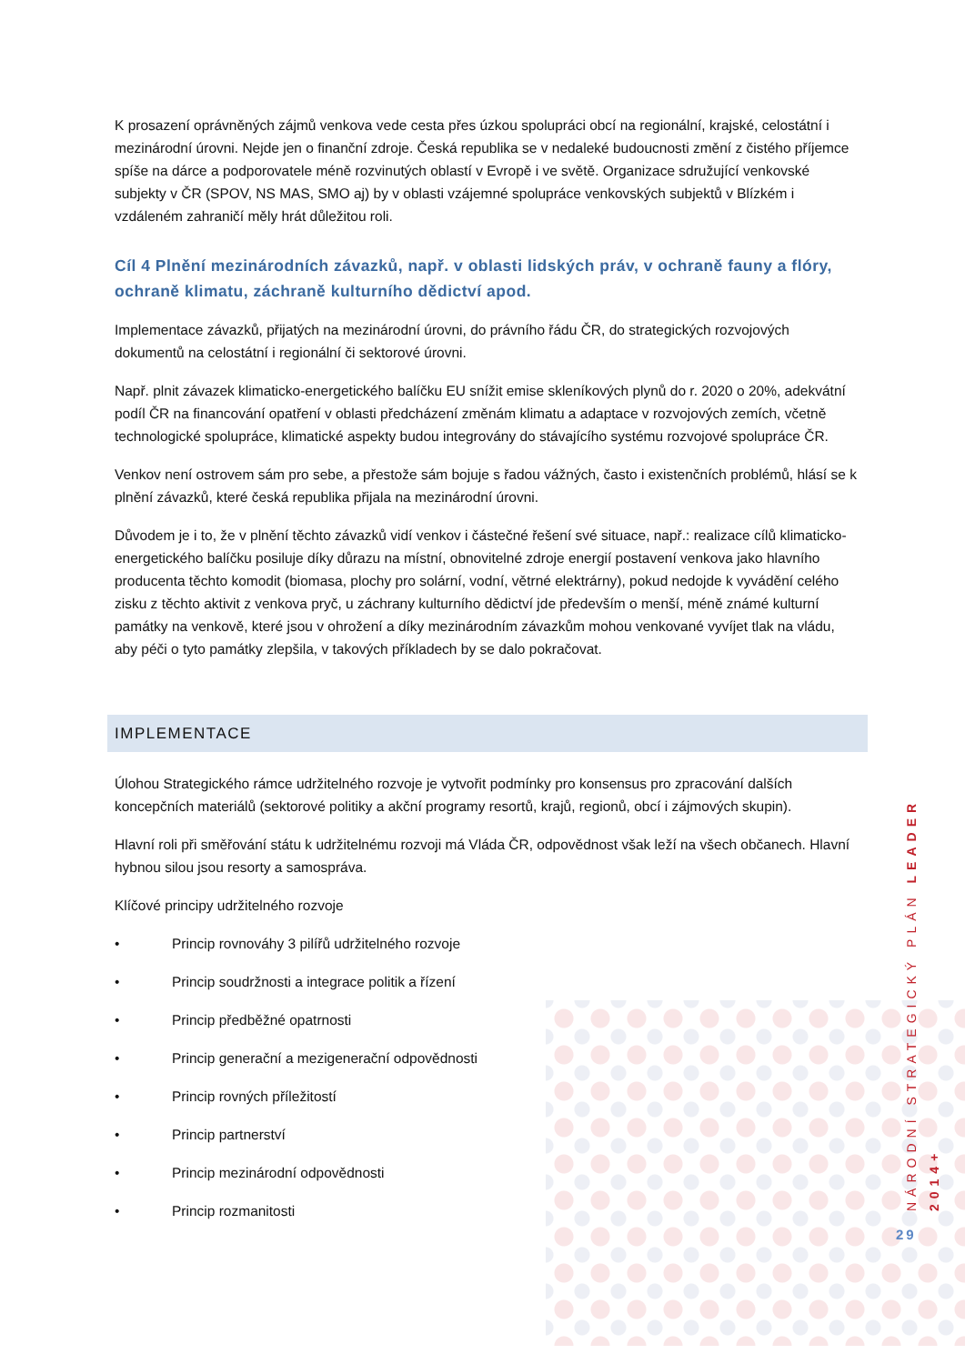K prosazení oprávněných zájmů venkova vede cesta přes úzkou spolupráci obcí na regionální, krajské, celostátní i mezinárodní úrovni. Nejde jen o finanční zdroje. Česká republika se v nedaleké budoucnosti změní z čistého příjemce spíše na dárce a podporovatele méně rozvinutých oblastí v Evropě i ve světě. Organizace sdružující venkovské subjekty v ČR (SPOV, NS MAS, SMO aj) by v oblasti vzájemné spolupráce venkovských subjektů v Blízkém i vzdáleném zahraničí měly hrát důležitou roli.
Cíl 4 Plnění mezinárodních závazků, např. v oblasti lidských práv, v ochraně fauny a flóry, ochraně klimatu, záchraně kulturního dědictví apod.
Implementace závazků, přijatých na mezinárodní úrovni, do právního řádu ČR, do strategických rozvojových dokumentů na celostátní i regionální či sektorové úrovni.
Např. plnit závazek klimaticko-energetického balíčku EU snížit emise skleníkových plynů do r. 2020 o 20%, adekvátní podíl ČR na financování opatření v oblasti předcházení změnám klimatu a adaptace v rozvojových zemích, včetně technologické spolupráce, klimatické aspekty budou integrovány do stávajícího systému rozvojové spolupráce ČR.
Venkov není ostrovem sám pro sebe, a přestože sám bojuje s řadou vážných, často i existenčních problémů, hlásí se k plnění závazků, které česká republika přijala na mezinárodní úrovni.
Důvodem je i to, že v plnění těchto závazků vidí venkov i částečné řešení své situace, např.: realizace cílů klimaticko-energetického balíčku posiluje díky důrazu na místní, obnovitelné zdroje energií postavení venkova jako hlavního producenta těchto komodit (biomasa, plochy pro solární, vodní, větrné elektrárny), pokud nedojde k vyvádění celého zisku z těchto aktivit z venkova pryč, u záchrany kulturního dědictví jde především o menší, méně známé kulturní památky na venkově, které jsou v ohrožení a díky mezinárodním závazkům mohou venkované vyvíjet tlak na vládu, aby péči o tyto památky zlepšila, v takových příkladech by se dalo pokračovat.
IMPLEMENTACE
Úlohou Strategického rámce udržitelného rozvoje je vytvořit podmínky pro konsensus pro zpracování dalších koncepčních materiálů (sektorové politiky a akční programy resortů, krajů, regionů, obcí i zájmových skupin).
Hlavní roli při směřování státu k udržitelnému rozvoji má Vláda ČR, odpovědnost však leží na všech občanech. Hlavní hybnou silou jsou resorty a samospráva.
Klíčové principy udržitelného rozvoje
• Princip rovnováhy 3 pilířů udržitelného rozvoje
• Princip soudržnosti a integrace politik a řízení
• Princip předběžné opatrnosti
• Princip generační a mezigenerační odpovědnosti
• Princip rovných příležitostí
• Princip partnerství
• Princip mezinárodní odpovědnosti
• Princip rozmanitosti
NÁRODNÍ STRATEGICKÝ PLÁN LEADER 2014+
29